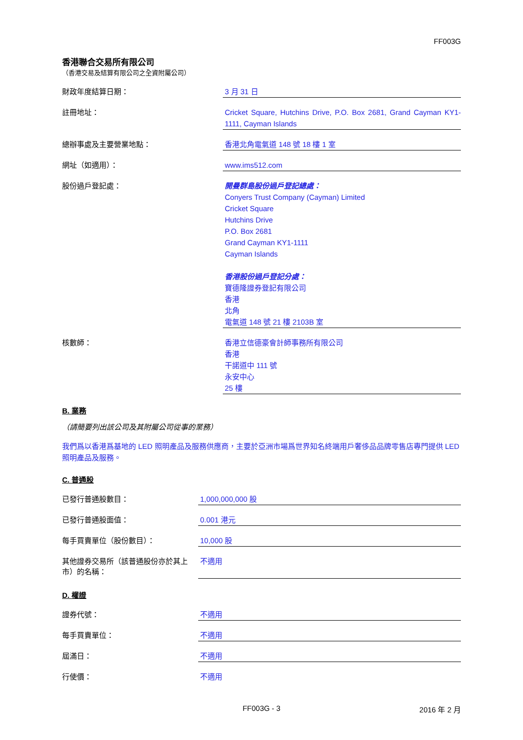FF003G
香港聯合交易所有限公司
（香港交易及結算有限公司之全資附屬公司）
財政年度結算日期：
3 月 31 日
註冊地址：
Cricket Square, Hutchins Drive, P.O. Box 2681, Grand Cayman KY1-1111, Cayman Islands
總辦事處及主要營業地點：
香港北角電氣道 148 號 18 樓 1 室
網址（如適用）：
www.ims512.com
股份過戶登記處：
開曼群島股份過戶登記總處：
Conyers Trust Company (Cayman) Limited
Cricket Square
Hutchins Drive
P.O. Box 2681
Grand Cayman KY1-1111
Cayman Islands
香港股份過戶登記分處：
寶德隆證券登記有限公司
香港
北角
電氣道 148 號 21 樓 2103B 室
核數師：
香港立信德豪會計師事務所有限公司
香港
干諾道中 111 號
永安中心
25 樓
B. 業務
（請簡要列出該公司及其附屬公司從事的業務）
我們爲以香港爲基地的 LED 照明產品及服務供應商，主要於亞洲市場爲世界知名終端用戶奢侈品品牌零售店專門提供 LED 照明產品及服務。
C. 普通股
已發行普通股數目：
1,000,000,000 股
已發行普通股面值：
0.001 港元
每手買賣單位（股份數目）：
10,000 股
其他證券交易所（該普通股份亦於其上市）的名稱：
不適用
D. 權證
證券代號：
不適用
每手買賣單位：
不適用
屆滿日：
不適用
行使價：
不適用
FF003G - 3 2016 年 2 月